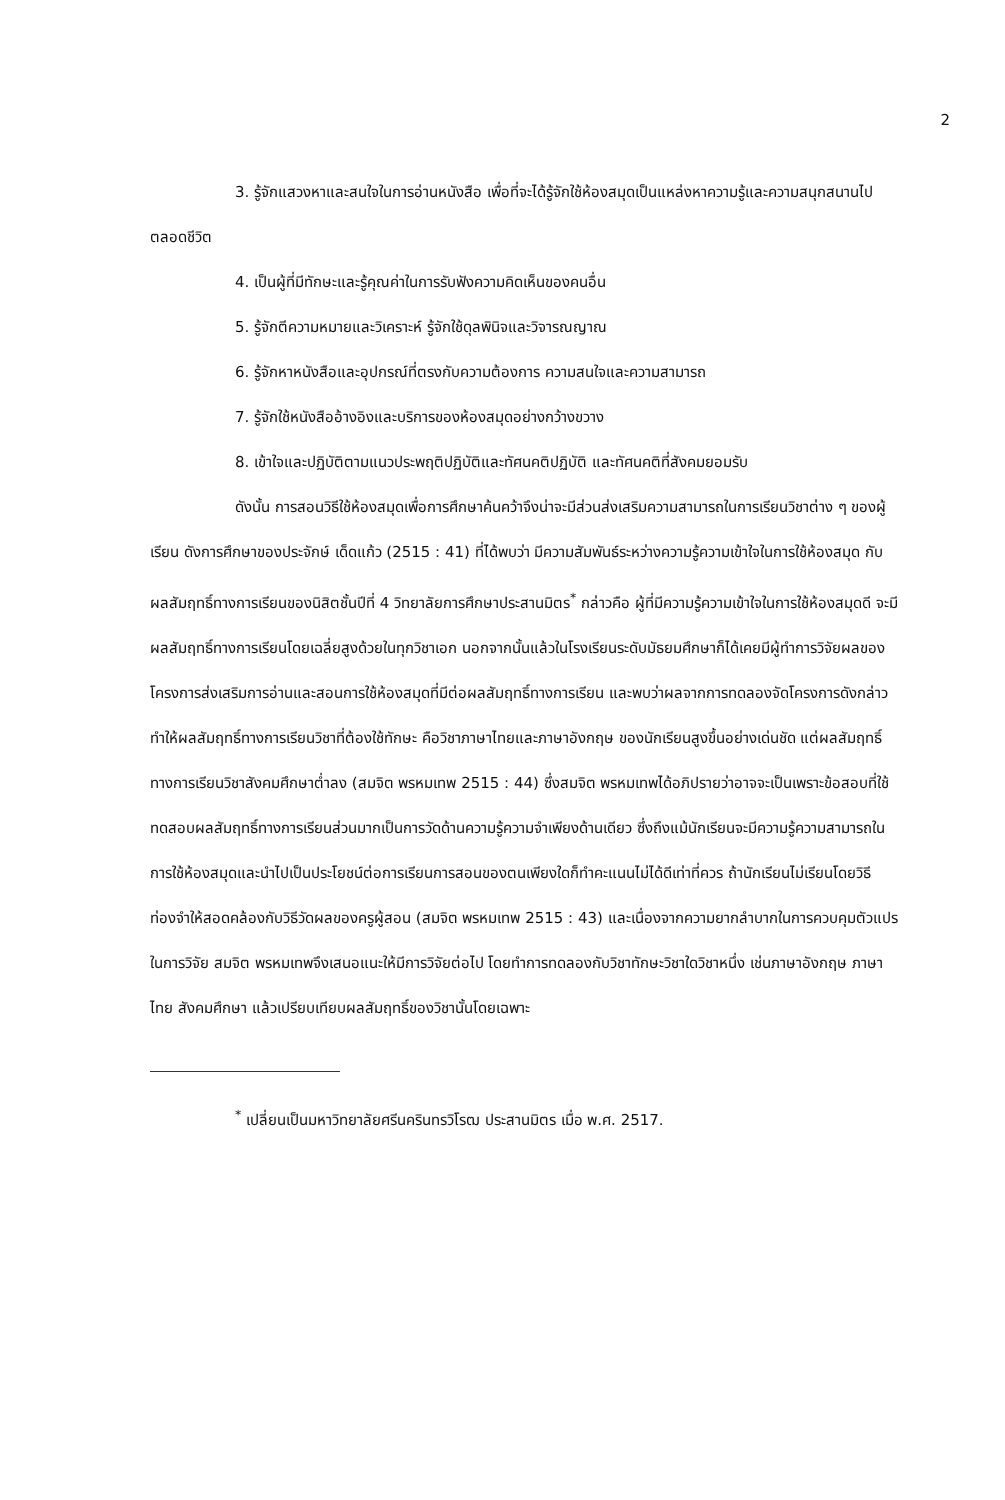2
3. รู้จักแสวงหาและสนใจในการอ่านหนังสือ เพื่อที่จะได้รู้จักใช้ห้องสมุดเป็นแหล่งหาความรู้และความสนุกสนานไปตลอดชีวิต
4. เป็นผู้ที่มีทักษะและรู้คุณค่าในการรับฟังความคิดเห็นของคนอื่น
5. รู้จักตีความหมายและวิเคราะห์ รู้จักใช้ดุลพินิจและวิจารณญาณ
6. รู้จักหาหนังสือและอุปกรณ์ที่ตรงกับความต้องการ ความสนใจและความสามารถ
7. รู้จักใช้หนังสืออ้างอิงและบริการของห้องสมุดอย่างกว้างขวาง
8. เข้าใจและปฏิบัติตามแนวประพฤติปฏิบัติและทัศนคติปฏิบัติ และทัศนคติที่สังคมยอมรับ
ดังนั้น การสอนวิธีใช้ห้องสมุดเพื่อการศึกษาค้นคว้าจึงน่าจะมีส่วนส่งเสริมความสามารถในการเรียนวิชาต่าง ๆ ของผู้เรียน ดังการศึกษาของประจักษ์ เด็ดแก้ว (2515 : 41) ที่ได้พบว่า มีความสัมพันธ์ระหว่างความรู้ความเข้าใจในการใช้ห้องสมุด กับผลสัมฤทธิ์ทางการเรียนของนิสิตชั้นปีที่ 4 วิทยาลัยการศึกษาประสานมิตร<sup>*</sup> กล่าวคือ ผู้ที่มีความรู้ความเข้าใจในการใช้ห้องสมุดดี จะมีผลสัมฤทธิ์ทางการเรียนโดยเฉลี่ยสูงด้วยในทุกวิชาเอก นอกจากนั้นแล้วในโรงเรียนระดับมัธยมศึกษาก็ได้เคยมีผู้ทำการวิจัยผลของโครงการส่งเสริมการอ่านและสอนการใช้ห้องสมุดที่มีต่อผลสัมฤทธิ์ทางการเรียน และพบว่าผลจากการทดลองจัดโครงการดังกล่าว ทำให้ผลสัมฤทธิ์ทางการเรียนวิชาที่ต้องใช้ทักษะ คือวิชาภาษาไทยและภาษาอังกฤษ ของนักเรียนสูงขึ้นอย่างเด่นชัด แต่ผลสัมฤทธิ์ทางการเรียนวิชาสังคมศึกษาต่ำลง (สมจิต พรหมเทพ 2515 : 44) ซึ่งสมจิต พรหมเทพได้อภิปรายว่าอาจจะเป็นเพราะข้อสอบที่ใช้ทดสอบผลสัมฤทธิ์ทางการเรียนส่วนมากเป็นการวัดด้านความรู้ความจำเพียงด้านเดียว ซึ่งถึงแม้นักเรียนจะมีความรู้ความสามารถในการใช้ห้องสมุดและนำไปเป็นประโยชน์ต่อการเรียนการสอนของตนเพียงใดก็ทำคะแนนไม่ได้ดีเท่าที่ควร ถ้านักเรียนไม่เรียนโดยวิธีท่องจำให้สอดคล้องกับวิธีวัดผลของครูผู้สอน (สมจิต พรหมเทพ 2515 : 43) และเนื่องจากความยากลำบากในการควบคุมตัวแปรในการวิจัย สมจิต พรหมเทพจึงเสนอแนะให้มีการวิจัยต่อไป โดยทำการทดลองกับวิชาทักษะวิชาใดวิชาหนึ่ง เช่นภาษาอังกฤษ ภาษาไทย สังคมศึกษา แล้วเปรียบเทียบผลสัมฤทธิ์ของวิชานั้นโดยเฉพาะ
<sup>*</sup> เปลี่ยนเป็นมหาวิทยาลัยศรีนครินทรวิโรฒ ประสานมิตร เมื่อ พ.ศ. 2517.